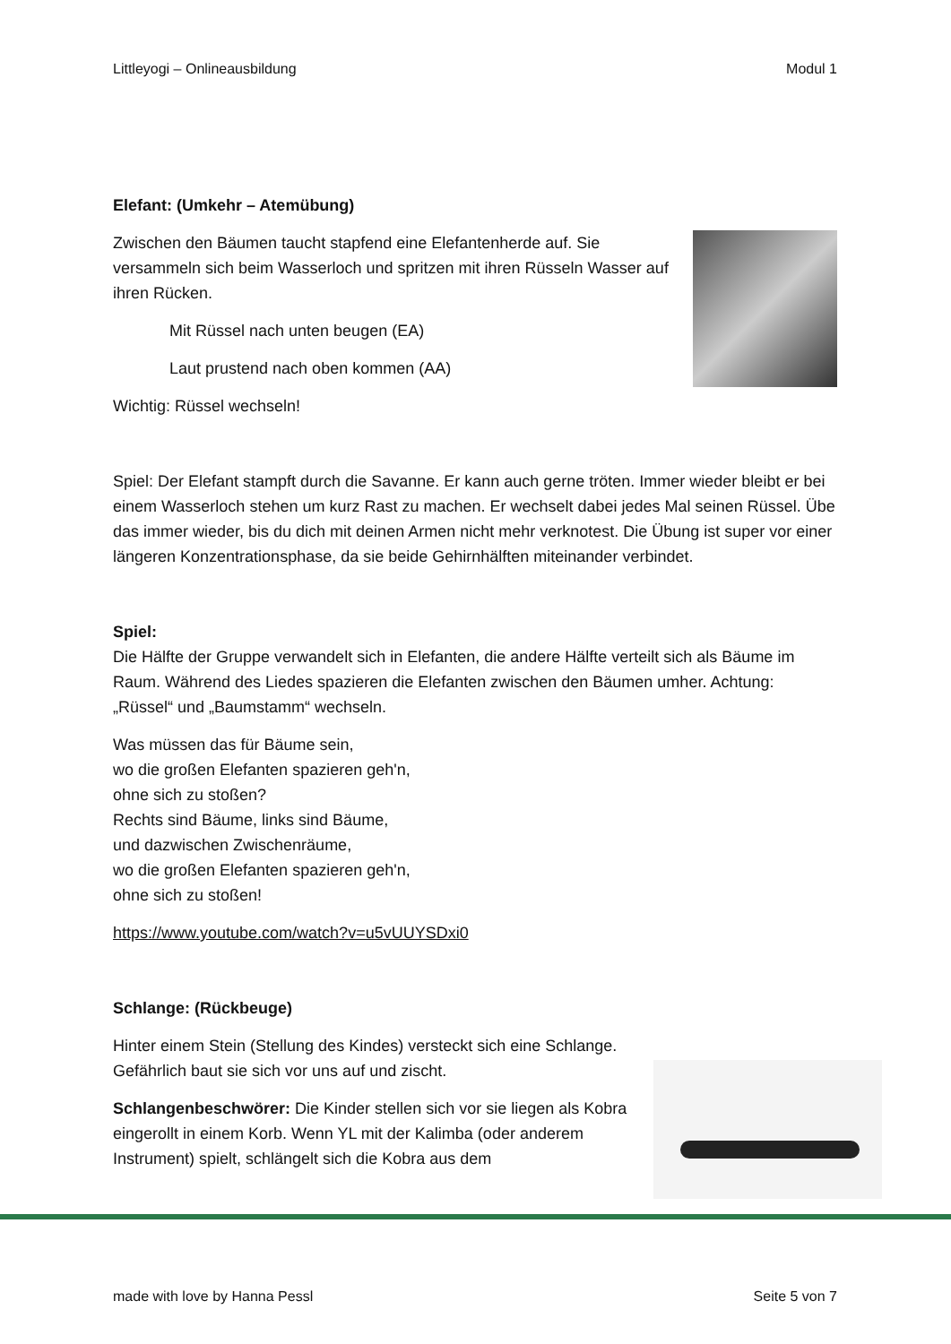Littleyogi – Onlineausbildung Modul 1
Elefant: (Umkehr – Atemübung)
Zwischen den Bäumen taucht stapfend eine Elefantenherde auf. Sie versammeln sich beim Wasserloch und spritzen mit ihren Rüsseln Wasser auf ihren Rücken.
Mit Rüssel nach unten beugen (EA)
Laut prustend nach oben kommen (AA)
Wichtig: Rüssel wechseln!
Spiel: Der Elefant stampft durch die Savanne. Er kann auch gerne tröten. Immer wieder bleibt er bei einem Wasserloch stehen um kurz Rast zu machen. Er wechselt dabei jedes Mal seinen Rüssel. Übe das immer wieder, bis du dich mit deinen Armen nicht mehr verknotest. Die Übung ist super vor einer längeren Konzentrationsphase, da sie beide Gehirnhälften miteinander verbindet.
Spiel:
Die Hälfte der Gruppe verwandelt sich in Elefanten, die andere Hälfte verteilt sich als Bäume im Raum. Während des Liedes spazieren die Elefanten zwischen den Bäumen umher. Achtung: „Rüssel“ und „Baumstamm“ wechseln.
Was müssen das für Bäume sein,
wo die großen Elefanten spazieren geh'n,
ohne sich zu stoßen?
Rechts sind Bäume, links sind Bäume,
und dazwischen Zwischenräume,
wo die großen Elefanten spazieren geh'n,
ohne sich zu stoßen!
https://www.youtube.com/watch?v=u5vUUYSDxi0
Schlange: (Rückbeuge)
Hinter einem Stein (Stellung des Kindes) versteckt sich eine Schlange. Gefährlich baut sie sich vor uns auf und zischt.
Schlangenbeschwörer: Die Kinder stellen sich vor sie liegen als Kobra eingerollt in einem Korb. Wenn YL mit der Kalimba (oder anderem Instrument) spielt, schlängelt sich die Kobra aus dem
made with love by Hanna Pessl Seite 5 von 7